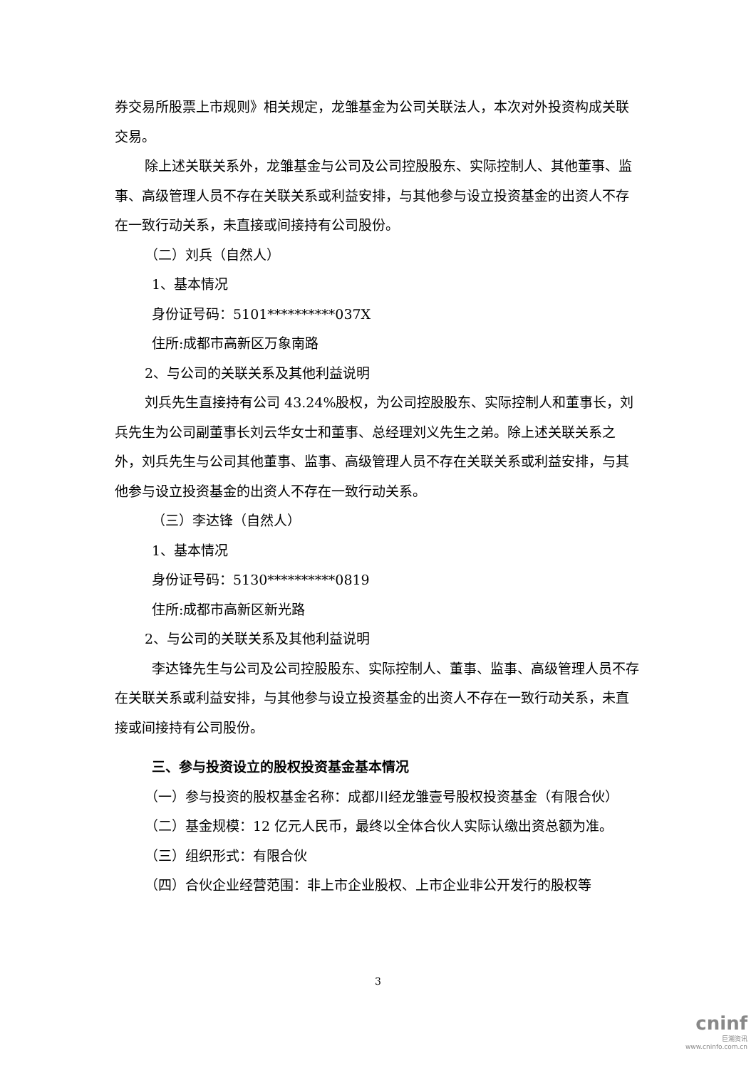券交易所股票上市规则》相关规定，龙雏基金为公司关联法人，本次对外投资构成关联交易。
除上述关联关系外，龙雏基金与公司及公司控股股东、实际控制人、其他董事、监事、高级管理人员不存在关联关系或利益安排，与其他参与设立投资基金的出资人不存在一致行动关系，未直接或间接持有公司股份。
（二）刘兵（自然人）
1、基本情况
身份证号码：5101**********037X
住所:成都市高新区万象南路
2、与公司的关联关系及其他利益说明
刘兵先生直接持有公司 43.24%股权，为公司控股股东、实际控制人和董事长，刘兵先生为公司副董事长刘云华女士和董事、总经理刘义先生之弟。除上述关联关系之外，刘兵先生与公司其他董事、监事、高级管理人员不存在关联关系或利益安排，与其他参与设立投资基金的出资人不存在一致行动关系。
（三）李达锋（自然人）
1、基本情况
身份证号码：5130**********0819
住所:成都市高新区新光路
2、与公司的关联关系及其他利益说明
李达锋先生与公司及公司控股股东、实际控制人、董事、监事、高级管理人员不存在关联关系或利益安排，与其他参与设立投资基金的出资人不存在一致行动关系，未直接或间接持有公司股份。
三、参与投资设立的股权投资基金基本情况
（一）参与投资的股权基金名称：成都川经龙雏壹号股权投资基金（有限合伙）
（二）基金规模：12 亿元人民币，最终以全体合伙人实际认缴出资总额为准。
（三）组织形式：有限合伙
（四）合伙企业经营范围：非上市企业股权、上市企业非公开发行的股权等
3
cninf
巨潮资讯
www.cninfo.com.cn